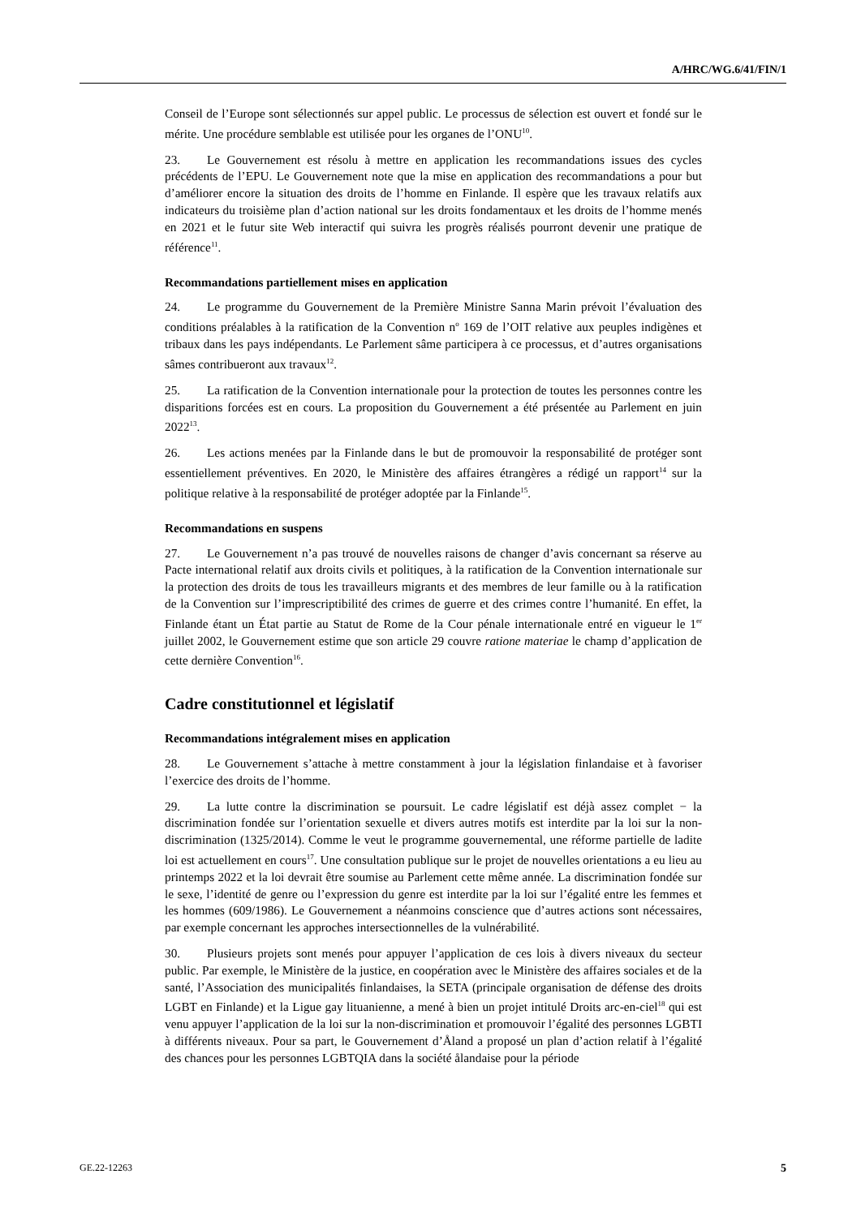A/HRC/WG.6/41/FIN/1
Conseil de l’Europe sont sélectionnés sur appel public. Le processus de sélection est ouvert et fondé sur le mérite. Une procédure semblable est utilisée pour les organes de l’ONU<sup>10</sup>.
23. Le Gouvernement est résolu à mettre en application les recommandations issues des cycles précédents de l’EPU. Le Gouvernement note que la mise en application des recommandations a pour but d’améliorer encore la situation des droits de l’homme en Finlande. Il espère que les travaux relatifs aux indicateurs du troisième plan d’action national sur les droits fondamentaux et les droits de l’homme menés en 2021 et le futur site Web interactif qui suivra les progrès réalisés pourront devenir une pratique de référence<sup>11</sup>.
Recommandations partiellement mises en application
24. Le programme du Gouvernement de la Première Ministre Sanna Marin prévoit l’évaluation des conditions préalables à la ratification de la Convention n<sup>o</sup> 169 de l’OIT relative aux peuples indigènes et tribaux dans les pays indépendants. Le Parlement sâme participera à ce processus, et d’autres organisations sâmes contribueront aux travaux<sup>12</sup>.
25. La ratification de la Convention internationale pour la protection de toutes les personnes contre les disparitions forcées est en cours. La proposition du Gouvernement a été présentée au Parlement en juin 2022<sup>13</sup>.
26. Les actions menées par la Finlande dans le but de promouvoir la responsabilité de protéger sont essentiellement préventives. En 2020, le Ministère des affaires étrangères a rédigé un rapport<sup>14</sup> sur la politique relative à la responsabilité de protéger adoptée par la Finlande<sup>15</sup>.
Recommandations en suspens
27. Le Gouvernement n’a pas trouvé de nouvelles raisons de changer d’avis concernant sa réserve au Pacte international relatif aux droits civils et politiques, à la ratification de la Convention internationale sur la protection des droits de tous les travailleurs migrants et des membres de leur famille ou à la ratification de la Convention sur l’imprescriptibilité des crimes de guerre et des crimes contre l’humanité. En effet, la Finlande étant un État partie au Statut de Rome de la Cour pénale internationale entré en vigueur le 1<sup>er</sup> juillet 2002, le Gouvernement estime que son article 29 couvre ratione materiae le champ d’application de cette dernière Convention<sup>16</sup>.
Cadre constitutionnel et législatif
Recommandations intégralement mises en application
28. Le Gouvernement s’attache à mettre constamment à jour la législation finlandaise et à favoriser l’exercice des droits de l’homme.
29. La lutte contre la discrimination se poursuit. Le cadre législatif est déjà assez complet − la discrimination fondée sur l’orientation sexuelle et divers autres motifs est interdite par la loi sur la non-discrimination (1325/2014). Comme le veut le programme gouvernemental, une réforme partielle de ladite loi est actuellement en cours<sup>17</sup>. Une consultation publique sur le projet de nouvelles orientations a eu lieu au printemps 2022 et la loi devrait être soumise au Parlement cette même année. La discrimination fondée sur le sexe, l’identité de genre ou l’expression du genre est interdite par la loi sur l’égalité entre les femmes et les hommes (609/1986). Le Gouvernement a néanmoins conscience que d’autres actions sont nécessaires, par exemple concernant les approches intersectionnelles de la vulnérabilité.
30. Plusieurs projets sont menés pour appuyer l’application de ces lois à divers niveaux du secteur public. Par exemple, le Ministère de la justice, en coopération avec le Ministère des affaires sociales et de la santé, l’Association des municipalités finlandaises, la SETA (principale organisation de défense des droits LGBT en Finlande) et la Ligue gay lituanienne, a mené à bien un projet intitulé Droits arc-en-ciel<sup>18</sup> qui est venu appuyer l’application de la loi sur la non-discrimination et promouvoir l’égalité des personnes LGBTI à différents niveaux. Pour sa part, le Gouvernement d’Åland a proposé un plan d’action relatif à l’égalité des chances pour les personnes LGBTQIA dans la société ålandaise pour la période
GE.22-12263 5